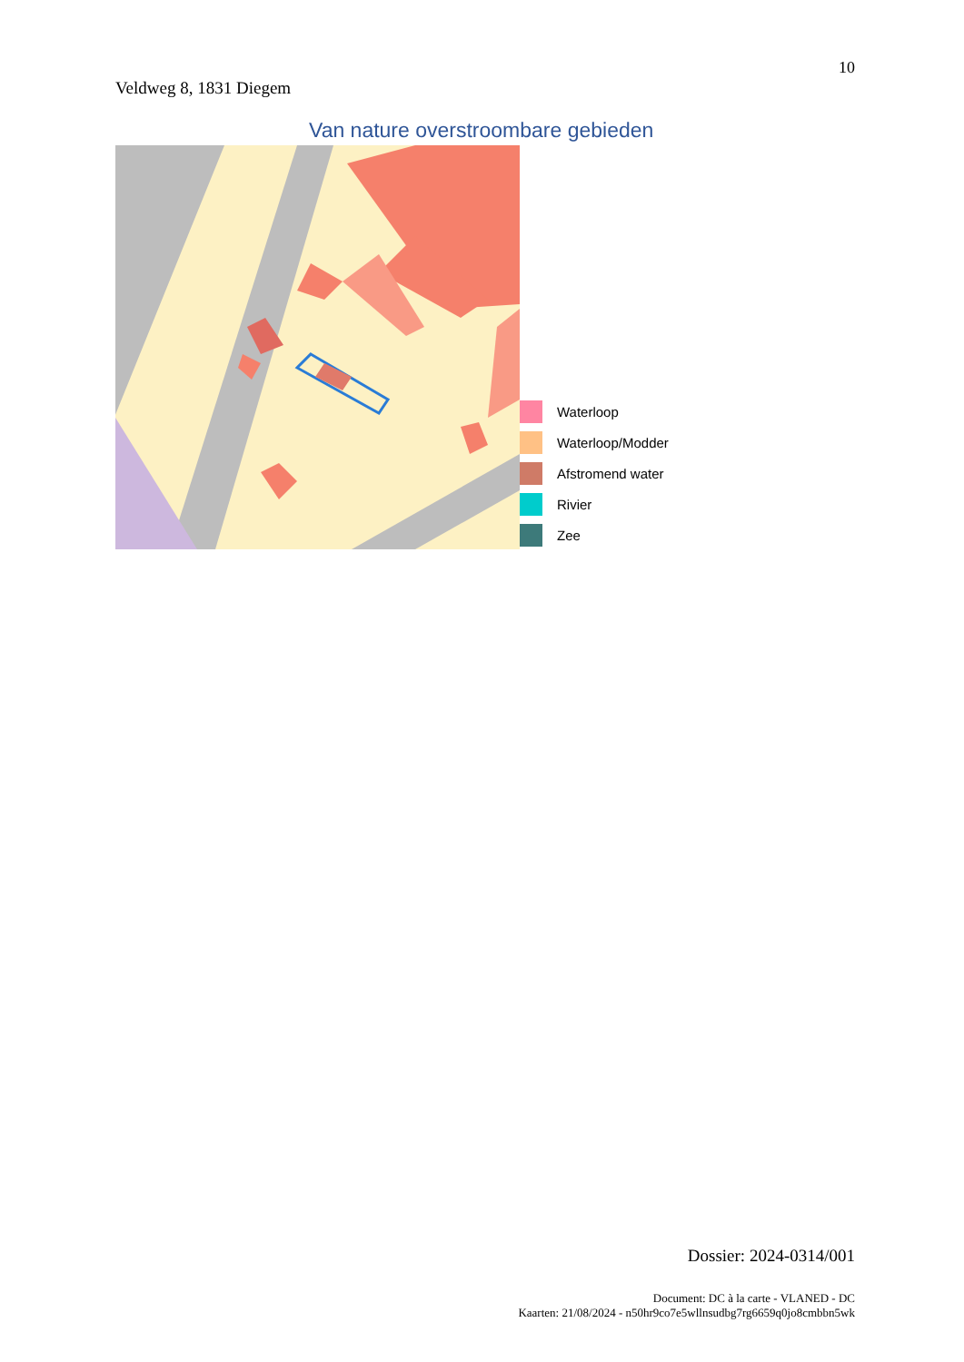10
Veldweg 8, 1831 Diegem
Van nature overstroombare gebieden
Waterloop
Waterloop/Modder
Afstromend water
Rivier
Zee
Dossier: 2024-0314/001
Document: DC à la carte - VLANED - DC
Kaarten: 21/08/2024 - n50hr9co7e5wllnsudbg7rg6659q0jo8cmbbn5wk